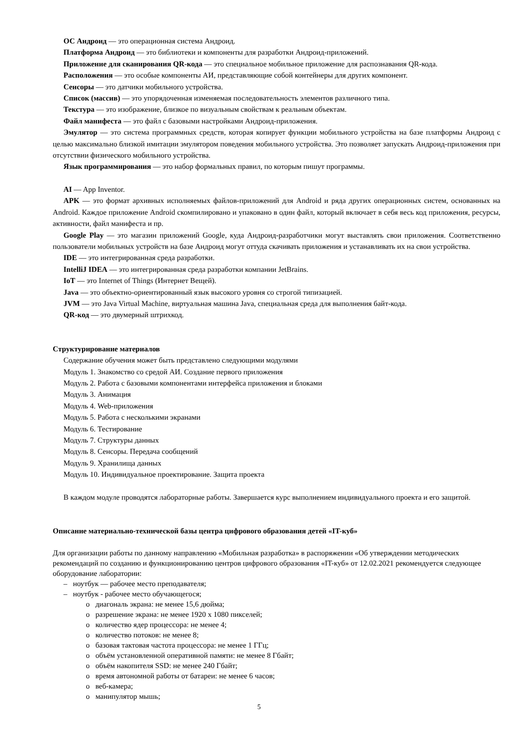ОС Андроид — это операционная система Андроид.
Платформа Андроид — это библиотеки и компоненты для разработки Андроид-приложений.
Приложение для сканирования QR-кода — это специальное мобильное приложение для распознавания QR-кода.
Расположения — это особые компоненты АИ, представляющие собой контейнеры для других компонент.
Сенсоры — это датчики мобильного устройства.
Список (массив) — это упорядоченная изменяемая последовательность элементов различного типа.
Текстура — это изображение, близкое по визуальным свойствам к реальным объектам.
Файл манифеста — это файл с базовыми настройками Андроид-приложения.
Эмулятор — это система программных средств, которая копирует функции мобильного устройства на базе платформы Андроид с целью максимально близкой имитации эмулятором поведения мобильного устройства. Это позволяет запускать Андроид-приложения при отсутствии физического мобильного устройства.
Язык программирования — это набор формальных правил, по которым пишут программы.
AI — App Inventor.
APK — это формат архивных исполняемых файлов-приложений для Android и ряда других операционных систем, основанных на Android. Каждое приложение Android скомпилировано и упаковано в один файл, который включает в себя весь код приложения, ресурсы, активности, файл манифеста и пр.
Google Play — это магазин приложений Google, куда Андроид-разработчики могут выставлять свои приложения. Соответственно пользователи мобильных устройств на базе Андроид могут оттуда скачивать приложения и устанавливать их на свои устройства.
IDE — это интегрированная среда разработки.
IntelliJ IDEA — это интегрированная среда разработки компании JetBrains.
IoT — это Internet of Things (Интернет Вещей).
Java — это объектно-ориентированный язык высокого уровня со строгой типизацией.
JVM — это Java Virtual Machine, виртуальная машина Java, специальная среда для выполнения байт-кода.
QR-код — это двумерный штрихкод.
Структурирование материалов
Содержание обучения может быть представлено следующими модулями
Модуль 1. Знакомство со средой АИ. Создание первого приложения
Модуль 2. Работа с базовыми компонентами интерфейса приложения и блоками
Модуль 3. Анимация
Модуль 4. Web-приложения
Модуль 5. Работа с несколькими экранами
Модуль 6. Тестирование
Модуль 7. Структуры данных
Модуль 8. Сенсоры. Передача сообщений
Модуль 9. Хранилища данных
Модуль 10. Индивидуальное проектирование. Защита проекта
В каждом модуле проводятся лабораторные работы. Завершается курс выполнением индивидуального проекта и его защитой.
Описание материально-технической базы центра цифрового образования детей «IT-куб»
Для организации работы по данному направлению «Мобильная разработка» в распоряжении «Об утверждении методических рекомендаций по созданию и функционированию центров цифрового образования «IT-куб» от 12.02.2021 рекомендуется следующее оборудование лаборатории:
– ноутбук — рабочее место преподавателя;
– ноутбук - рабочее место обучающегося;
o диагональ экрана: не менее 15,6 дюйма;
o разрешение экрана: не менее 1920 х 1080 пикселей;
o количество ядер процессора: не менее 4;
o количество потоков: не менее 8;
o базовая тактовая частота процессора: не менее 1 ГГц;
o объём установленной оперативной памяти: не менее 8 Гбайт;
o объём накопителя SSD: не менее 240 Гбайт;
o время автономной работы от батареи: не менее 6 часов;
o веб-камера;
o манипулятор мышь;
5